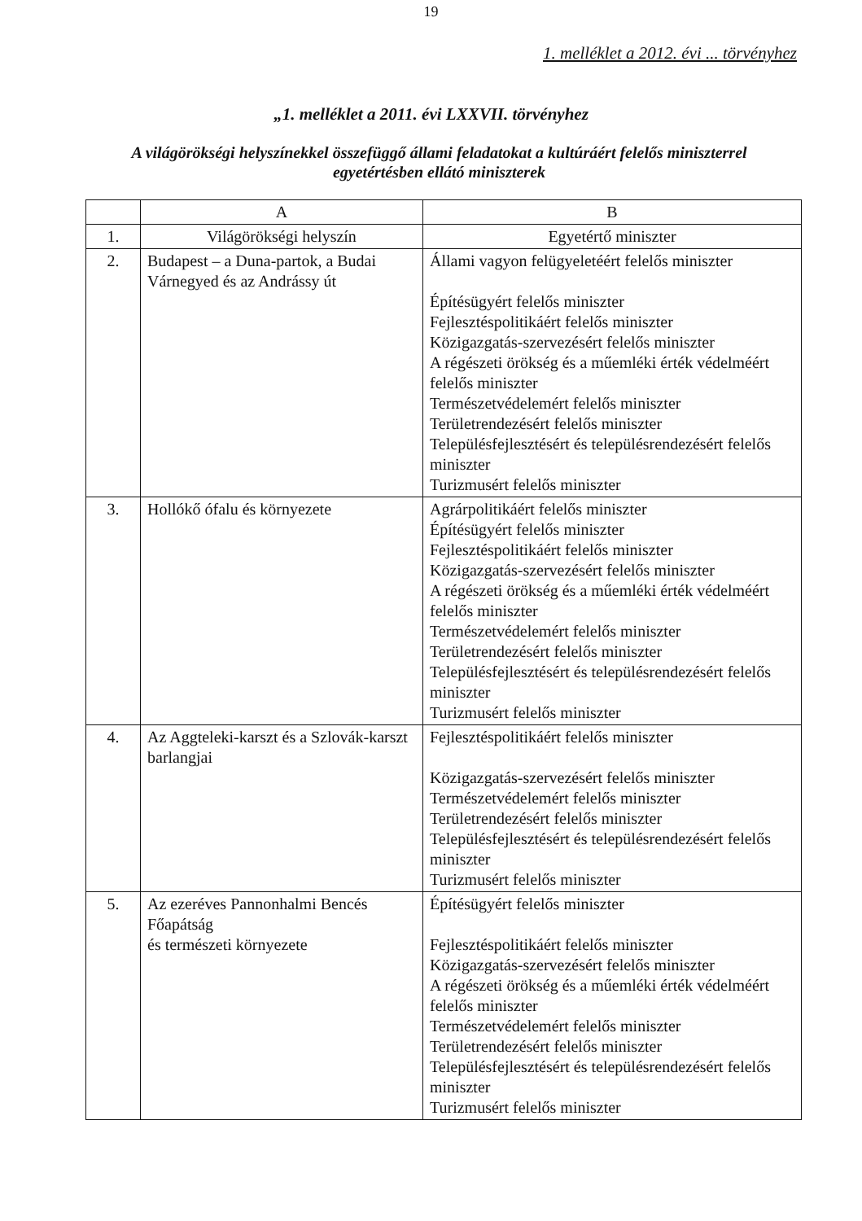19
1. melléklet a 2012. évi ... törvényhez
„1. melléklet a 2011. évi LXXVII. törvényhez
A világörökségi helyszínekkel összefüggő állami feladatokat a kultúráért felelős miniszterrel egyetértésben ellátó miniszterek
| | A | B |
| --- | --- | --- |
| 1. | Világörökségi helyszín | Egyetértő miniszter |
| 2. | Budapest – a Duna-partok, a Budai Várnegyed és az Andrássy út | Állami vagyon felügyeletéért felelős miniszter Építésügyért felelős miniszter Fejlesztéspolitikáért felelős miniszter Közigazgatás-szervezésért felelős miniszter A régészeti örökség és a műemléki érték védelméért felelős miniszter Természetvédelemért felelős miniszter Területrendezésért felelős miniszter Településfejlesztésért és településrendezésért felelős miniszter Turizmusért felelős miniszter |
| 3. | Hollókő ófalu és környezete | Agrárpolitikáért felelős miniszter Építésügyért felelős miniszter Fejlesztéspolitikáért felelős miniszter Közigazgatás-szervezésért felelős miniszter A régészeti örökség és a műemléki érték védelméért felelős miniszter Természetvédelemért felelős miniszter Területrendezésért felelős miniszter Településfejlesztésért és településrendezésért felelős miniszter Turizmusért felelős miniszter |
| 4. | Az Aggteleki-karszt és a Szlovák-karszt barlangjai | Fejlesztéspolitikáért felelős miniszter Közigazgatás-szervezésért felelős miniszter Természetvédelemért felelős miniszter Területrendezésért felelős miniszter Településfejlesztésért és településrendezésért felelős miniszter Turizmusért felelős miniszter |
| 5. | Az ezeréves Pannonhalmi Bencés Főapátság és természeti környezete | Építésügyért felelős miniszter Fejlesztéspolitikáért felelős miniszter Közigazgatás-szervezésért felelős miniszter A régészeti örökség és a műemléki érték védelméért felelős miniszter Természetvédelemért felelős miniszter Területrendezésért felelős miniszter Településfejlesztésért és településrendezésért felelős miniszter Turizmusért felelős miniszter |